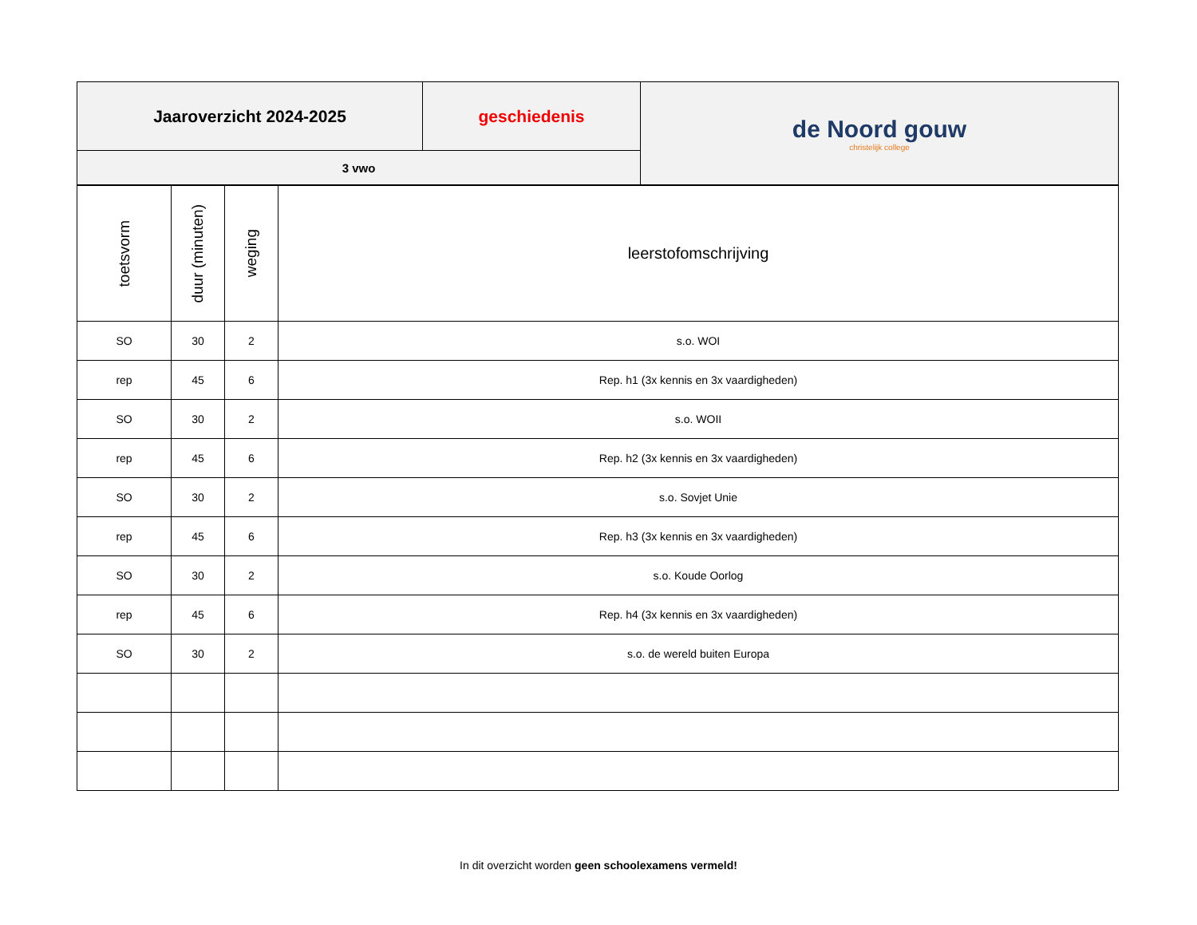| Jaaroverzicht 2024-2025 | geschiedenis | de Noord gouw christelijk college |
| 3 vwo | | |
| toetsvorm | duur (minuten) | weging | leerstofomschrijving |
| --- | --- | --- | --- |
| SO | 30 | 2 | s.o. WOI |
| rep | 45 | 6 | Rep. h1 (3x kennis en 3x vaardigheden) |
| SO | 30 | 2 | s.o. WOII |
| rep | 45 | 6 | Rep. h2 (3x kennis en 3x vaardigheden) |
| SO | 30 | 2 | s.o. Sovjet Unie |
| rep | 45 | 6 | Rep. h3 (3x kennis en 3x vaardigheden) |
| SO | 30 | 2 | s.o. Koude Oorlog |
| rep | 45 | 6 | Rep. h4 (3x kennis en 3x vaardigheden) |
| SO | 30 | 2 | s.o. de wereld buiten Europa |
In dit overzicht worden geen schoolexamens vermeld!